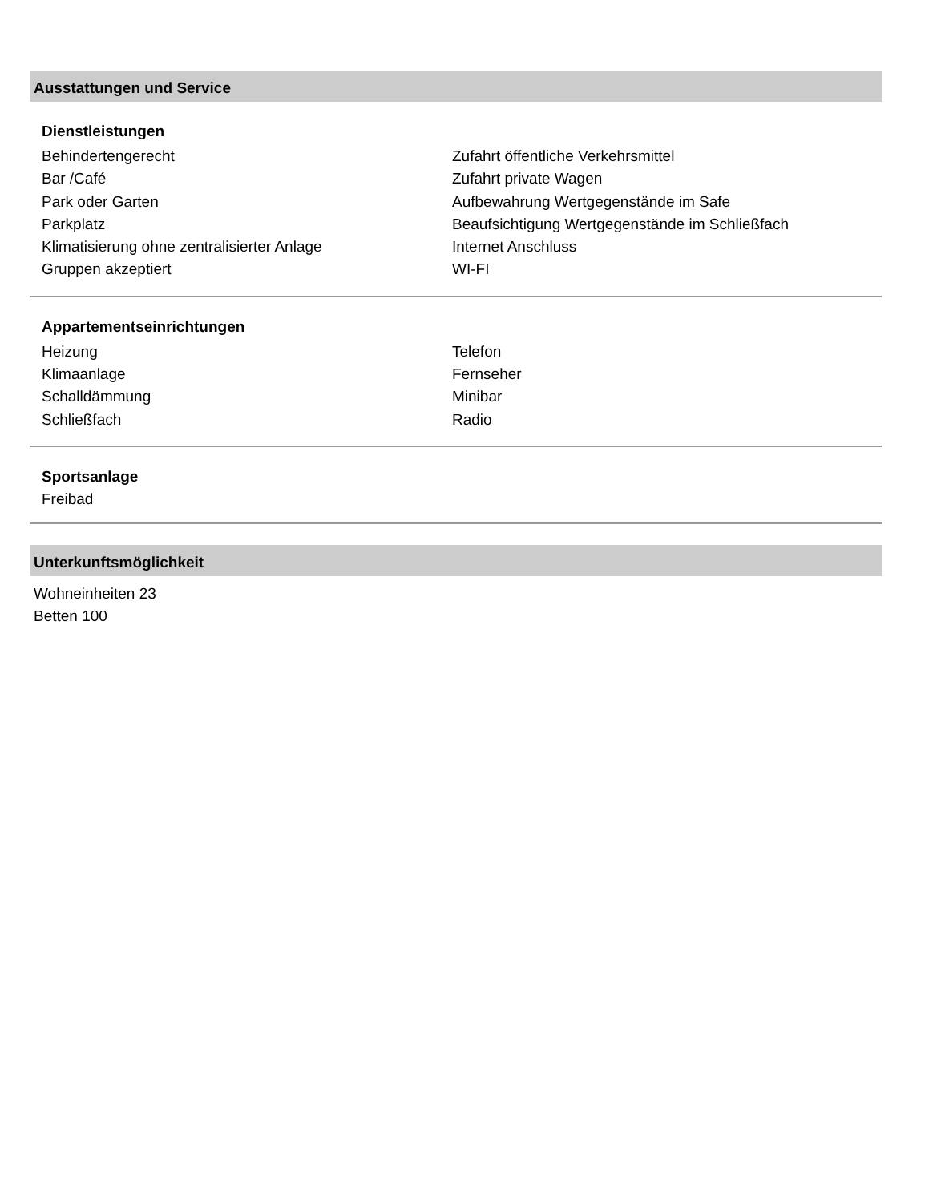Ausstattungen und Service
Dienstleistungen
Behindertengerecht
Zufahrt öffentliche Verkehrsmittel
Bar /Café
Zufahrt private Wagen
Park oder Garten
Aufbewahrung Wertgegenstände im Safe
Parkplatz
Beaufsichtigung Wertgegenstände im Schließfach
Klimatisierung ohne zentralisierter Anlage
Internet Anschluss
Gruppen akzeptiert
WI-FI
Appartementseinrichtungen
Heizung
Telefon
Klimaanlage
Fernseher
Schalldämmung
Minibar
Schließfach
Radio
Sportsanlage
Freibad
Unterkunftsmöglichkeit
Wohneinheiten 23
Betten 100